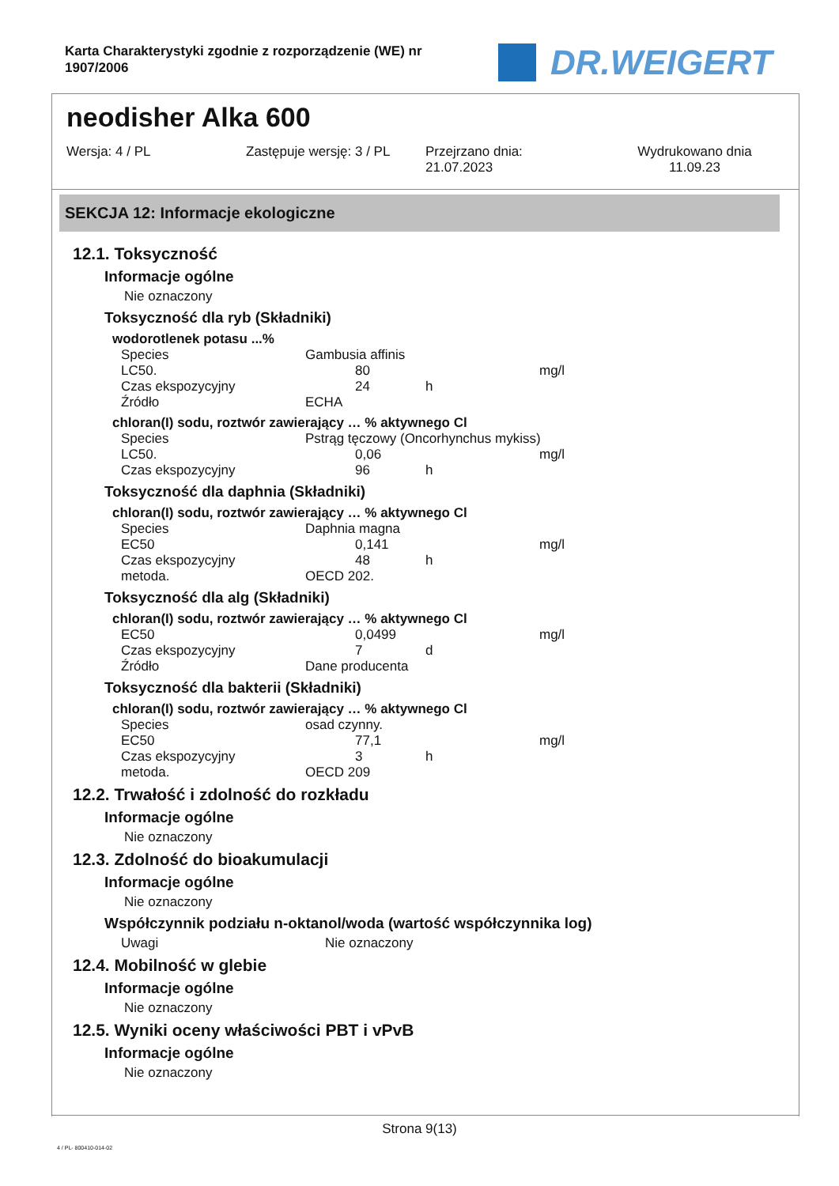Karta Charakterystyki zgodnie z rozporządzenie (WE) nr
1907/2006
DR.WEIGERT
neodisher Alka 600
Wersja: 4 / PL Zastępuje wersję: 3 / PL Przejrzano dnia:
21.07.2023
Wydrukowano dnia
11.09.23
SEKCJA 12: Informacje ekologiczne
12.1. Toksyczność
Informacje ogólne
Nie oznaczony
Toksyczność dla ryb (Składniki)
wodorotlenek potasu ...%
| Species | Gambusia affinis | | | |
| LC50. | | 80 | | mg/l |
| Czas ekspozycyjny | | 24 | h | |
| Źródło | ECHA | | | |
chloran(I) sodu, roztwór zawierający … % aktywnego Cl
| Species | Pstrąg tęczowy (Oncorhynchus mykiss) | | | |
| LC50. | | 0,06 | | mg/l |
| Czas ekspozycyjny | | 96 | h | |
Toksyczność dla daphnia (Składniki)
chloran(I) sodu, roztwór zawierający … % aktywnego Cl
| Species | Daphnia magna | | | |
| EC50 | | 0,141 | | mg/l |
| Czas ekspozycyjny | | 48 | h | |
| metoda. | OECD 202. | | | |
Toksyczność dla alg (Składniki)
chloran(I) sodu, roztwór zawierający … % aktywnego Cl
| EC50 | | 0,0499 | | mg/l |
| Czas ekspozycyjny | | 7 | d | |
| Źródło | Dane producenta | | | |
Toksyczność dla bakterii (Składniki)
chloran(I) sodu, roztwór zawierający … % aktywnego Cl
| Species | osad czynny. | | | |
| EC50 | | 77,1 | | mg/l |
| Czas ekspozycyjny | | 3 | h | |
| metoda. | OECD 209 | | | |
12.2. Trwałość i zdolność do rozkładu
Informacje ogólne
Nie oznaczony
12.3. Zdolność do bioakumulacji
Informacje ogólne
Nie oznaczony
Współczynnik podziału n-oktanol/woda (wartość współczynnika log)
| Uwagi | Nie oznaczony |
12.4. Mobilność w glebie
Informacje ogólne
Nie oznaczony
12.5. Wyniki oceny właściwości PBT i vPvB
Informacje ogólne
Nie oznaczony
Strona 9(13)
4 / PL- 800410-014-02